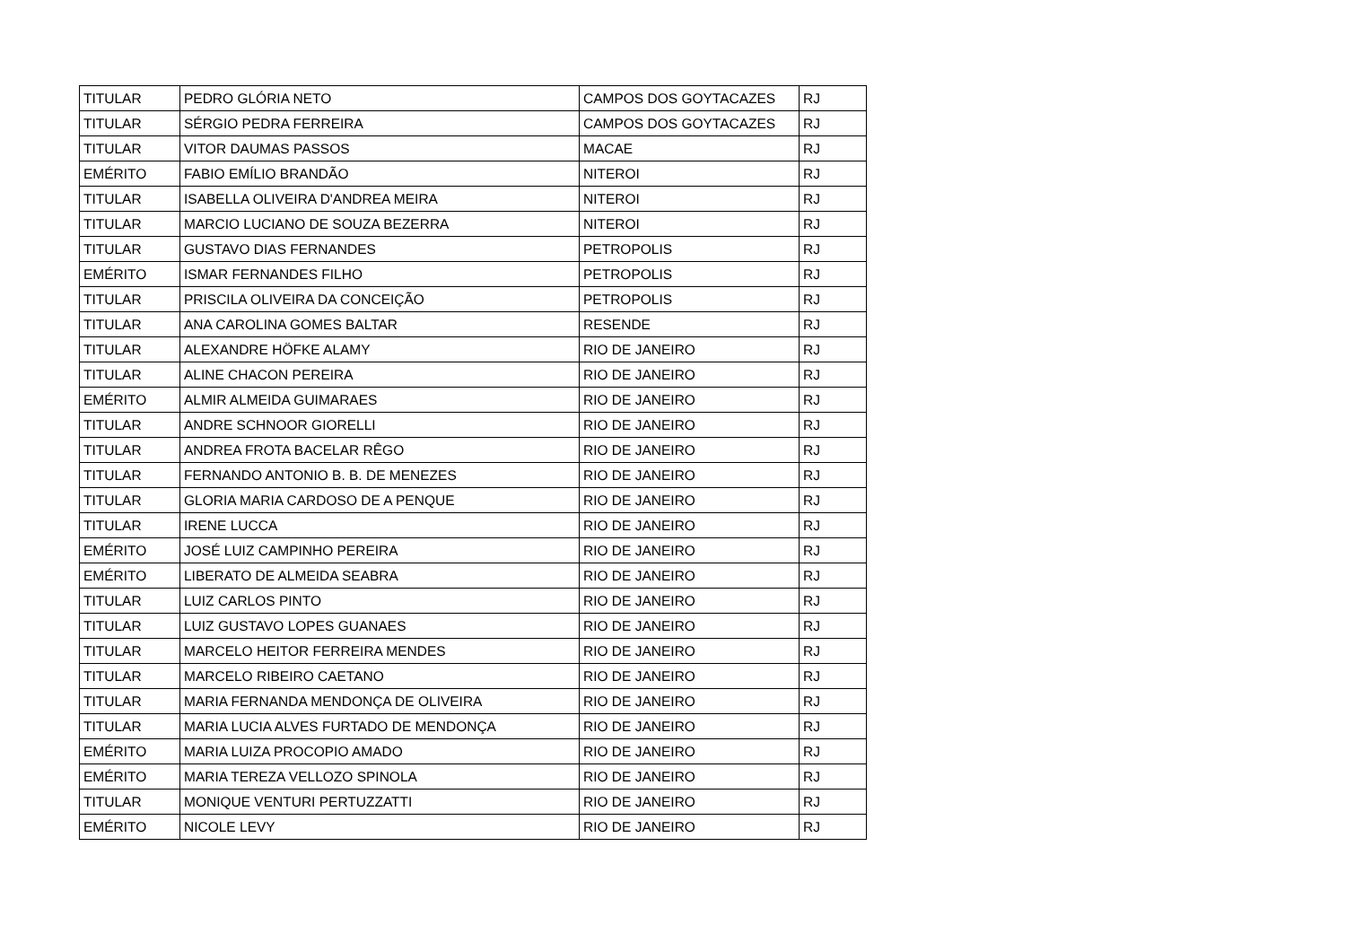| TITULAR | PEDRO GLÓRIA NETO | CAMPOS DOS GOYTACAZES | RJ |
| TITULAR | SÉRGIO PEDRA FERREIRA | CAMPOS DOS GOYTACAZES | RJ |
| TITULAR | VITOR DAUMAS PASSOS | MACAE | RJ |
| EMÉRITO | FABIO EMÍLIO BRANDÃO | NITEROI | RJ |
| TITULAR | ISABELLA OLIVEIRA D'ANDREA MEIRA | NITEROI | RJ |
| TITULAR | MARCIO LUCIANO DE SOUZA BEZERRA | NITEROI | RJ |
| TITULAR | GUSTAVO DIAS FERNANDES | PETROPOLIS | RJ |
| EMÉRITO | ISMAR FERNANDES FILHO | PETROPOLIS | RJ |
| TITULAR | PRISCILA OLIVEIRA DA CONCEIÇÃO | PETROPOLIS | RJ |
| TITULAR | ANA CAROLINA GOMES BALTAR | RESENDE | RJ |
| TITULAR | ALEXANDRE HÖFKE ALAMY | RIO DE JANEIRO | RJ |
| TITULAR | ALINE CHACON PEREIRA | RIO DE JANEIRO | RJ |
| EMÉRITO | ALMIR ALMEIDA GUIMARAES | RIO DE JANEIRO | RJ |
| TITULAR | ANDRE SCHNOOR GIORELLI | RIO DE JANEIRO | RJ |
| TITULAR | ANDREA FROTA BACELAR RÊGO | RIO DE JANEIRO | RJ |
| TITULAR | FERNANDO ANTONIO B. B. DE MENEZES | RIO DE JANEIRO | RJ |
| TITULAR | GLORIA MARIA CARDOSO DE A PENQUE | RIO DE JANEIRO | RJ |
| TITULAR | IRENE LUCCA | RIO DE JANEIRO | RJ |
| EMÉRITO | JOSÉ LUIZ CAMPINHO PEREIRA | RIO DE JANEIRO | RJ |
| EMÉRITO | LIBERATO DE ALMEIDA SEABRA | RIO DE JANEIRO | RJ |
| TITULAR | LUIZ CARLOS PINTO | RIO DE JANEIRO | RJ |
| TITULAR | LUIZ GUSTAVO LOPES GUANAES | RIO DE JANEIRO | RJ |
| TITULAR | MARCELO HEITOR FERREIRA MENDES | RIO DE JANEIRO | RJ |
| TITULAR | MARCELO RIBEIRO CAETANO | RIO DE JANEIRO | RJ |
| TITULAR | MARIA FERNANDA MENDONÇA DE OLIVEIRA | RIO DE JANEIRO | RJ |
| TITULAR | MARIA LUCIA ALVES FURTADO DE MENDONÇA | RIO DE JANEIRO | RJ |
| EMÉRITO | MARIA LUIZA PROCOPIO AMADO | RIO DE JANEIRO | RJ |
| EMÉRITO | MARIA TEREZA VELLOZO SPINOLA | RIO DE JANEIRO | RJ |
| TITULAR | MONIQUE VENTURI PERTUZZATTI | RIO DE JANEIRO | RJ |
| EMÉRITO | NICOLE LEVY | RIO DE JANEIRO | RJ |